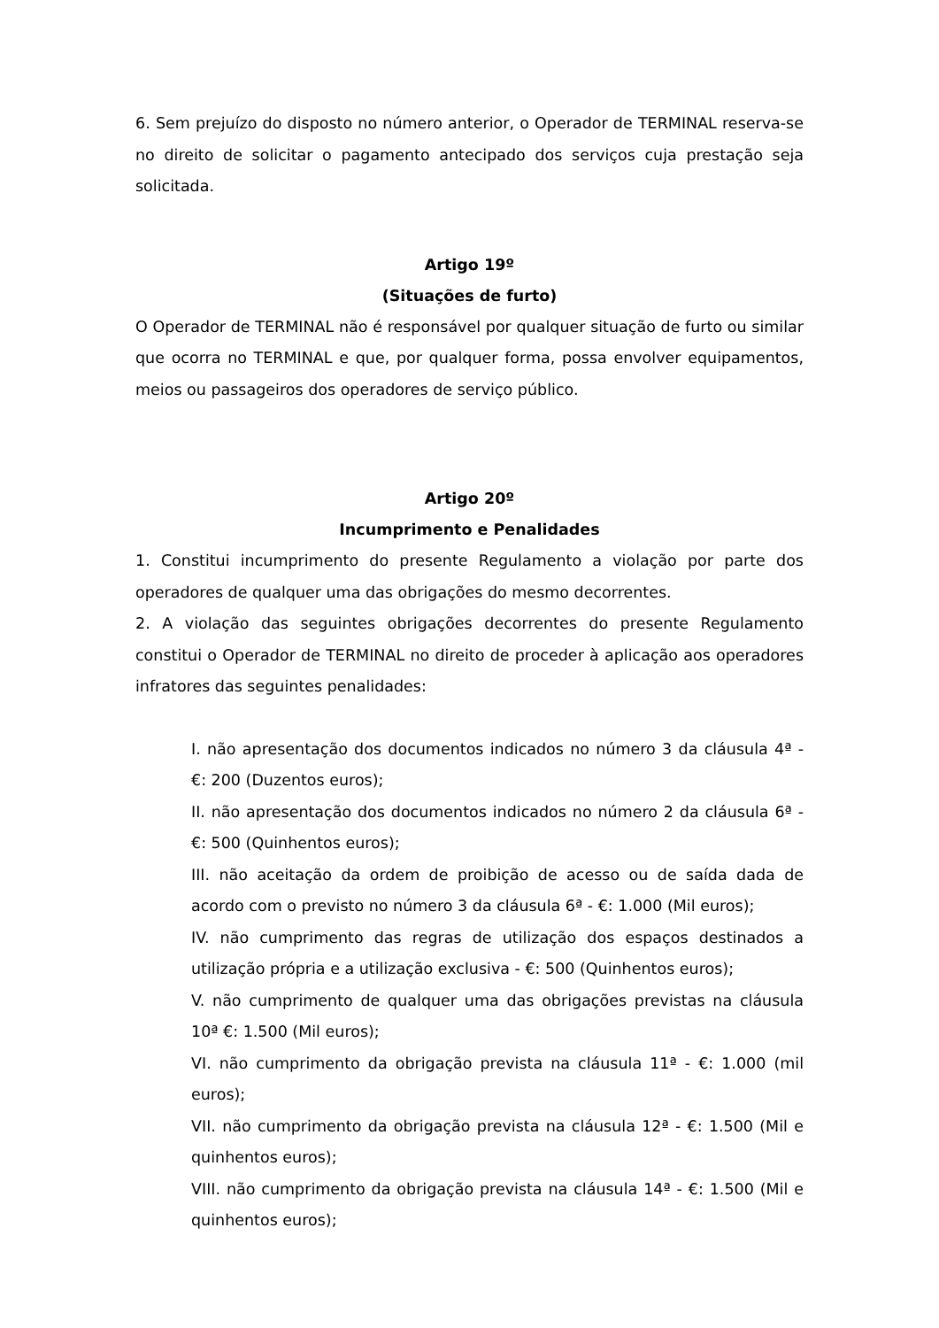6. Sem prejuízo do disposto no número anterior, o Operador de TERMINAL reserva-se no direito de solicitar o pagamento antecipado dos serviços cuja prestação seja solicitada.
Artigo 19º
(Situações de furto)
O Operador de TERMINAL não é responsável por qualquer situação de furto ou similar que ocorra no TERMINAL e que, por qualquer forma, possa envolver equipamentos, meios ou passageiros dos operadores de serviço público.
Artigo 20º
Incumprimento e Penalidades
1. Constitui incumprimento do presente Regulamento a violação por parte dos operadores de qualquer uma das obrigações do mesmo decorrentes.
2. A violação das seguintes obrigações decorrentes do presente Regulamento constitui o Operador de TERMINAL no direito de proceder à aplicação aos operadores infratores das seguintes penalidades:
I. não apresentação dos documentos indicados no número 3 da cláusula 4ª - €: 200 (Duzentos euros);
II. não apresentação dos documentos indicados no número 2 da cláusula 6ª - €: 500 (Quinhentos euros);
III. não aceitação da ordem de proibição de acesso ou de saída dada de acordo com o previsto no número 3 da cláusula 6ª - €: 1.000 (Mil euros);
IV. não cumprimento das regras de utilização dos espaços destinados a utilização própria e a utilização exclusiva - €: 500 (Quinhentos euros);
V. não cumprimento de qualquer uma das obrigações previstas na cláusula 10ª €: 1.500 (Mil euros);
VI. não cumprimento da obrigação prevista na cláusula 11ª - €: 1.000 (mil euros);
VII. não cumprimento da obrigação prevista na cláusula 12ª - €: 1.500 (Mil e quinhentos euros);
VIII. não cumprimento da obrigação prevista na cláusula 14ª - €: 1.500 (Mil e quinhentos euros);